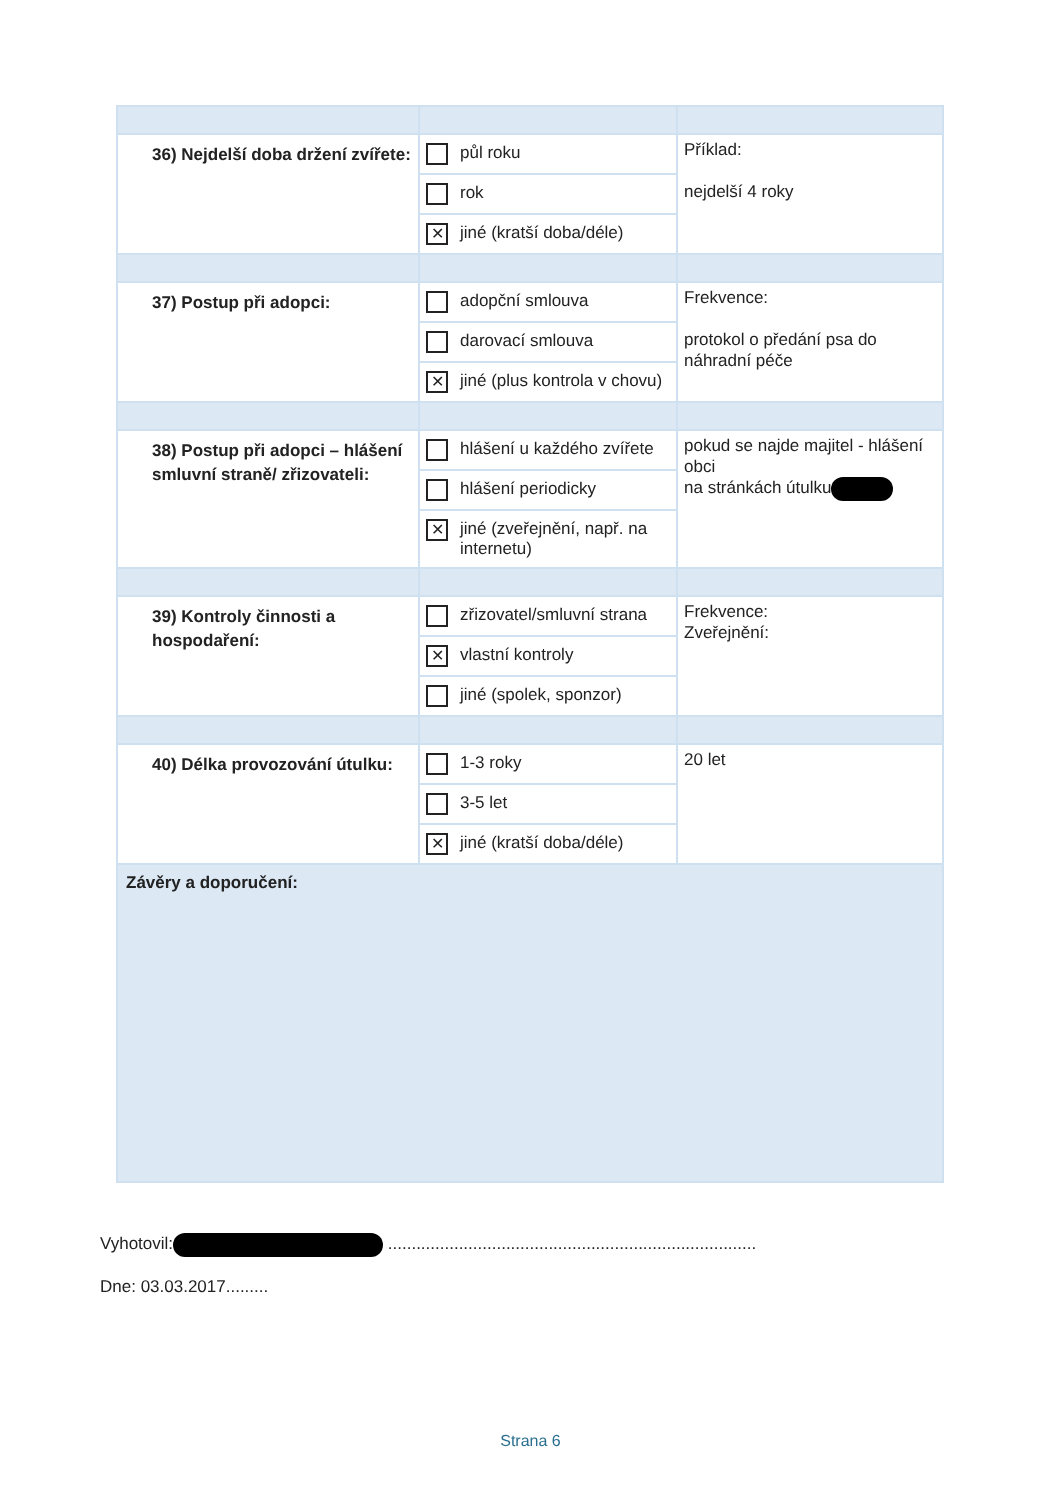| 36) Nejdelší doba držení zvířete: | půl roku rok ✕ jiné (kratší doba/déle) | Příklad: nejdelší 4 roky |
| 37) Postup při adopci: | adopční smlouva darovací smlouva ✕ jiné (plus kontrola v chovu) | Frekvence: protokol o předání psa do náhradní péče |
| 38) Postup při adopci – hlášení smluvní straně/ zřizovateli: | hlášení u každého zvířete hlášení periodicky ✕ jiné (zveřejnění, např. na internetu) | pokud se najde majitel - hlášení obci na stránkách útulku |
| 39) Kontroly činnosti a hospodaření: | zřizovatel/smluvní strana ✕ vlastní kontroly jiné (spolek, sponzor) | Frekvence: Zveřejnění: |
| 40) Délka provozování útulku: | 1-3 roky 3-5 let ✕ jiné (kratší doba/déle) | 20 let |
| Závěry a doporučení: | | |
Vyhotovil: ..............................................................................
Dne: 03.03.2017.........
Strana 6